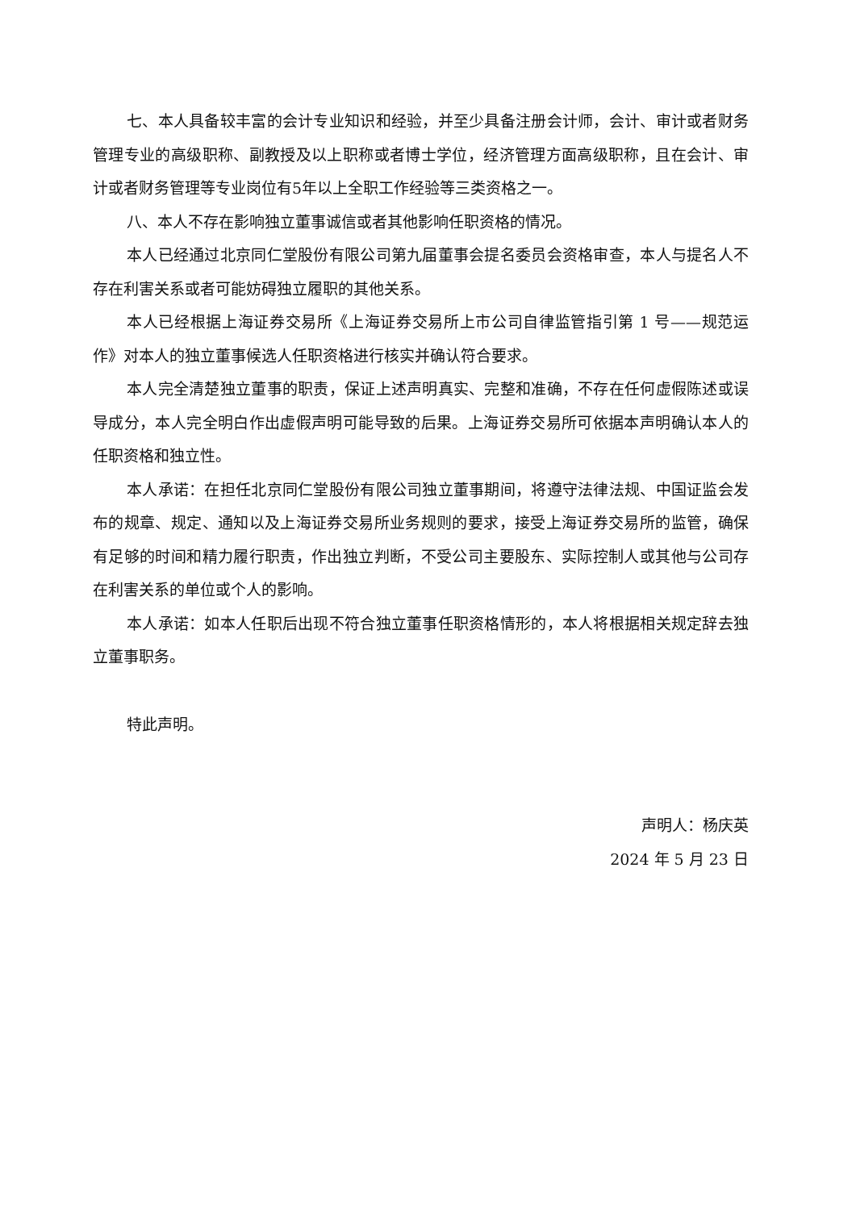七、本人具备较丰富的会计专业知识和经验，并至少具备注册会计师，会计、审计或者财务管理专业的高级职称、副教授及以上职称或者博士学位，经济管理方面高级职称，且在会计、审计或者财务管理等专业岗位有5年以上全职工作经验等三类资格之一。
八、本人不存在影响独立董事诚信或者其他影响任职资格的情况。
本人已经通过北京同仁堂股份有限公司第九届董事会提名委员会资格审查，本人与提名人不存在利害关系或者可能妨碍独立履职的其他关系。
本人已经根据上海证券交易所《上海证券交易所上市公司自律监管指引第 1 号——规范运作》对本人的独立董事候选人任职资格进行核实并确认符合要求。
本人完全清楚独立董事的职责，保证上述声明真实、完整和准确，不存在任何虚假陈述或误导成分，本人完全明白作出虚假声明可能导致的后果。上海证券交易所可依据本声明确认本人的任职资格和独立性。
本人承诺：在担任北京同仁堂股份有限公司独立董事期间，将遵守法律法规、中国证监会发布的规章、规定、通知以及上海证券交易所业务规则的要求，接受上海证券交易所的监管，确保有足够的时间和精力履行职责，作出独立判断，不受公司主要股东、实际控制人或其他与公司存在利害关系的单位或个人的影响。
本人承诺：如本人任职后出现不符合独立董事任职资格情形的，本人将根据相关规定辞去独立董事职务。
特此声明。
声明人：杨庆英
2024 年 5 月 23 日